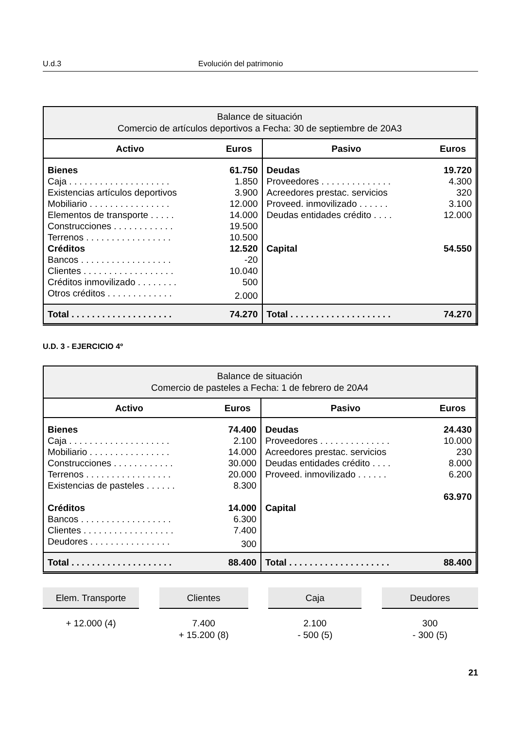U.d.3 Evolución del patrimonio
| Balance de situación Comercio de artículos deportivos a Fecha: 30 de septiembre de 20A3 | | | |
| Activo | Euros | Pasivo | Euros |
| Bienes | 61.750 | Deudas | 19.720 |
| Caja . . . . . . . . . . . . . . . . . . . . | 1.850 | Proveedores . . . . . . . . . . . . . . | 4.300 |
| Existencias artículos deportivos | 3.900 | Acreedores prestac. servicios | 320 |
| Mobiliario . . . . . . . . . . . . . . . . | 12.000 | Proveed. inmovilizado . . . . . . | 3.100 |
| Elementos de transporte . . . . . | 14.000 | Deudas entidades crédito . . . . | 12.000 |
| Construcciones . . . . . . . . . . . . | 19.500 | | |
| Terrenos . . . . . . . . . . . . . . . . . | 10.500 | | |
| Créditos | 12.520 | Capital | 54.550 |
| Bancos . . . . . . . . . . . . . . . . . . | -20 | | |
| Clientes . . . . . . . . . . . . . . . . . . | 10.040 | | |
| Créditos inmovilizado . . . . . . . . | 500 | | |
| Otros créditos . . . . . . . . . . . . . | 2.000 | | |
| Total . . . . . . . . . . . . . . . . . . . . | 74.270 | Total . . . . . . . . . . . . . . . . . . . . | 74.270 |
U.D. 3 - EJERCICIO 4º
| Balance de situación Comercio de pasteles a Fecha: 1 de febrero de 20A4 | | | |
| Activo | Euros | Pasivo | Euros |
| Bienes | 74.400 | Deudas | 24.430 |
| Caja . . . . . . . . . . . . . . . . . . . . | 2.100 | Proveedores . . . . . . . . . . . . . . | 10.000 |
| Mobiliario . . . . . . . . . . . . . . . . | 14.000 | Acreedores prestac. servicios | 230 |
| Construcciones . . . . . . . . . . . . | 30.000 | Deudas entidades crédito . . . . | 8.000 |
| Terrenos . . . . . . . . . . . . . . . . . | 20.000 | Proveed. inmovilizado . . . . . . | 6.200 |
| Existencias de pasteles . . . . . . | 8.300 | | |
| | | | 63.970 |
| Créditos | 14.000 | Capital | |
| Bancos . . . . . . . . . . . . . . . . . . | 6.300 | | |
| Clientes . . . . . . . . . . . . . . . . . . | 7.400 | | |
| Deudores . . . . . . . . . . . . . . . . | 300 | | |
| Total . . . . . . . . . . . . . . . . . . . . | 88.400 | Total . . . . . . . . . . . . . . . . . . . . | 88.400 |
Elem. Transporte
+ 12.000 (4)
Clientes
7.400
+ 15.200 (8)
Caja
2.100
- 500 (5)
Deudores
300
- 300 (5)
21